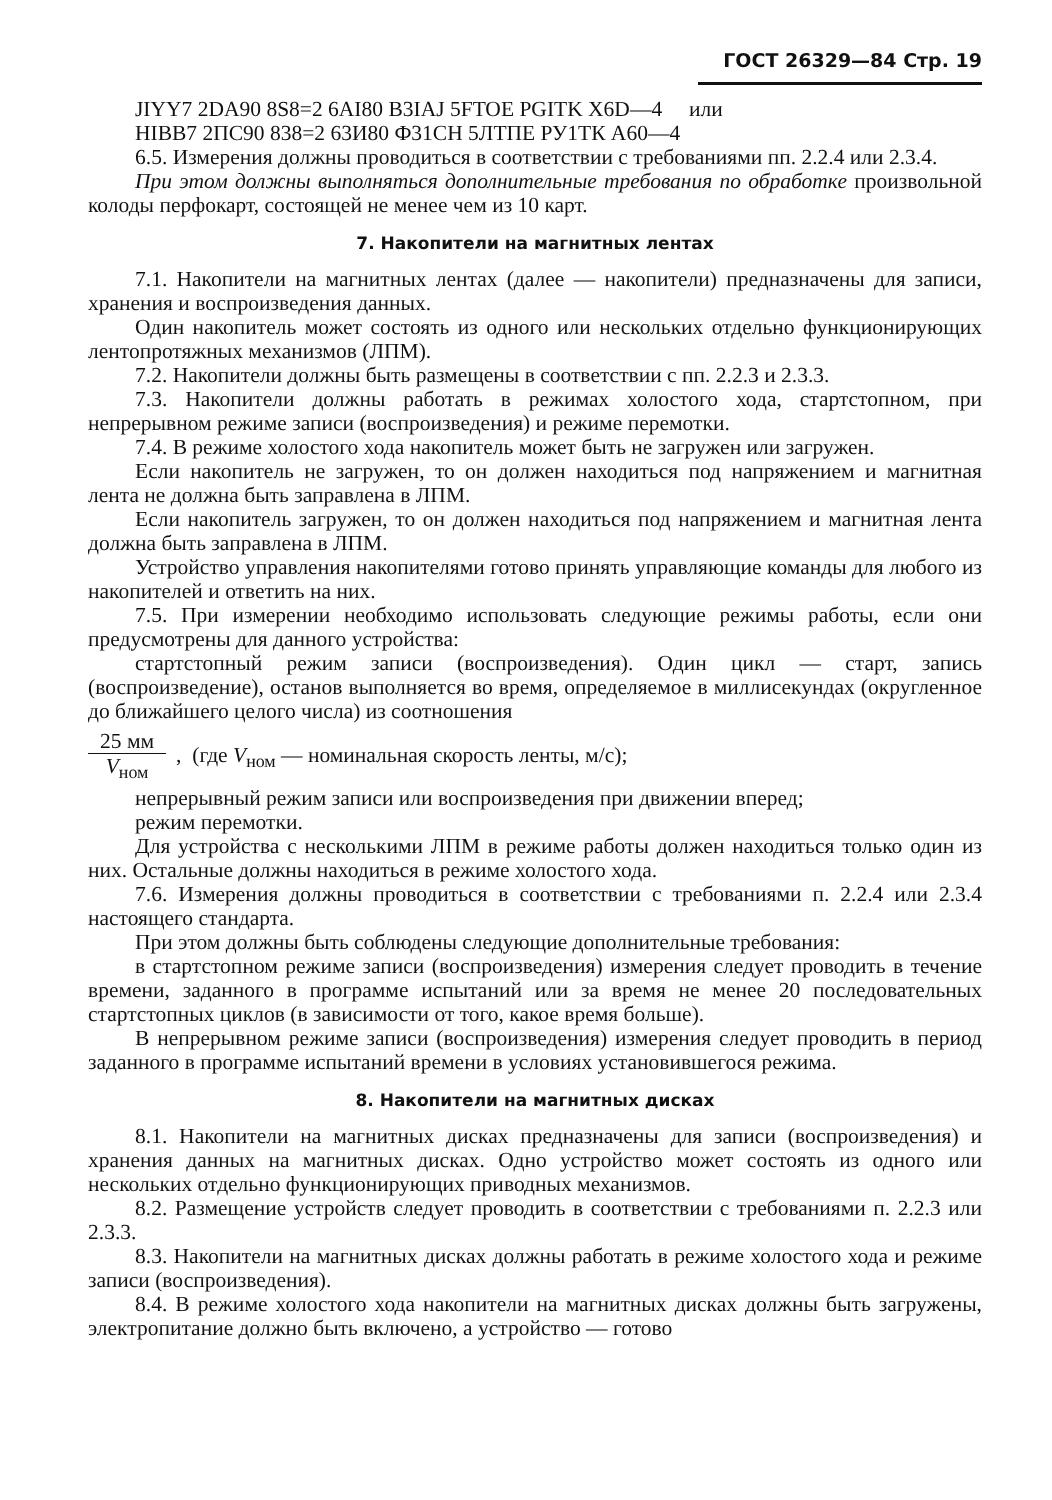ГОСТ 26329—84 Стр. 19
JIYY7 2DA90 8S8=2 6AI80 B3IAJ 5FTOE PGITK X6D—4 или
HIBB7 2ПС90 838=2 63И80 Ф31СН 5ЛТПЕ РУ1ТК А60—4
6.5. Измерения должны проводиться в соответствии с требованиями пп. 2.2.4 или 2.3.4.
При этом должны выполняться дополнительные требования по обработке произвольной колоды перфокарт, состоящей не менее чем из 10 карт.
7. Накопители на магнитных лентах
7.1. Накопители на магнитных лентах (далее — накопители) предназначены для записи, хранения и воспроизведения данных.
Один накопитель может состоять из одного или нескольких отдельно функционирующих лентопротяжных механизмов (ЛПМ).
7.2. Накопители должны быть размещены в соответствии с пп. 2.2.3 и 2.3.3.
7.3. Накопители должны работать в режимах холостого хода, стартстопном, при непрерывном режиме записи (воспроизведения) и режиме перемотки.
7.4. В режиме холостого хода накопитель может быть не загружен или загружен.
Если накопитель не загружен, то он должен находиться под напряжением и магнитная лента не должна быть заправлена в ЛПМ.
Если накопитель загружен, то он должен находиться под напряжением и магнитная лента должна быть заправлена в ЛПМ.
Устройство управления накопителями готово принять управляющие команды для любого из накопителей и ответить на них.
7.5. При измерении необходимо использовать следующие режимы работы, если они предусмотрены для данного устройства:
стартстопный режим записи (воспроизведения). Один цикл — старт, запись (воспроизведение), останов выполняется во время, определяемое в миллисекундах (округленное до ближайшего целого числа) из соотношения
25 мм V<sub>ном</sub>, (где V<sub>ном</sub> — номинальная скорость ленты, м/с);
непрерывный режим записи или воспроизведения при движении вперед;
режим перемотки.
Для устройства с несколькими ЛПМ в режиме работы должен находиться только один из них. Остальные должны находиться в режиме холостого хода.
7.6. Измерения должны проводиться в соответствии с требованиями п. 2.2.4 или 2.3.4 настоящего стандарта.
При этом должны быть соблюдены следующие дополнительные требования:
в стартстопном режиме записи (воспроизведения) измерения следует проводить в течение времени, заданного в программе испытаний или за время не менее 20 последовательных стартстопных циклов (в зависимости от того, какое время больше).
В непрерывном режиме записи (воспроизведения) измерения следует проводить в период заданного в программе испытаний времени в условиях установившегося режима.
8. Накопители на магнитных дисках
8.1. Накопители на магнитных дисках предназначены для записи (воспроизведения) и хранения данных на магнитных дисках. Одно устройство может состоять из одного или нескольких отдельно функционирующих приводных механизмов.
8.2. Размещение устройств следует проводить в соответствии с требованиями п. 2.2.3 или 2.3.3.
8.3. Накопители на магнитных дисках должны работать в режиме холостого хода и режиме записи (воспроизведения).
8.4. В режиме холостого хода накопители на магнитных дисках должны быть загружены, электропитание должно быть включено, а устройство — готово